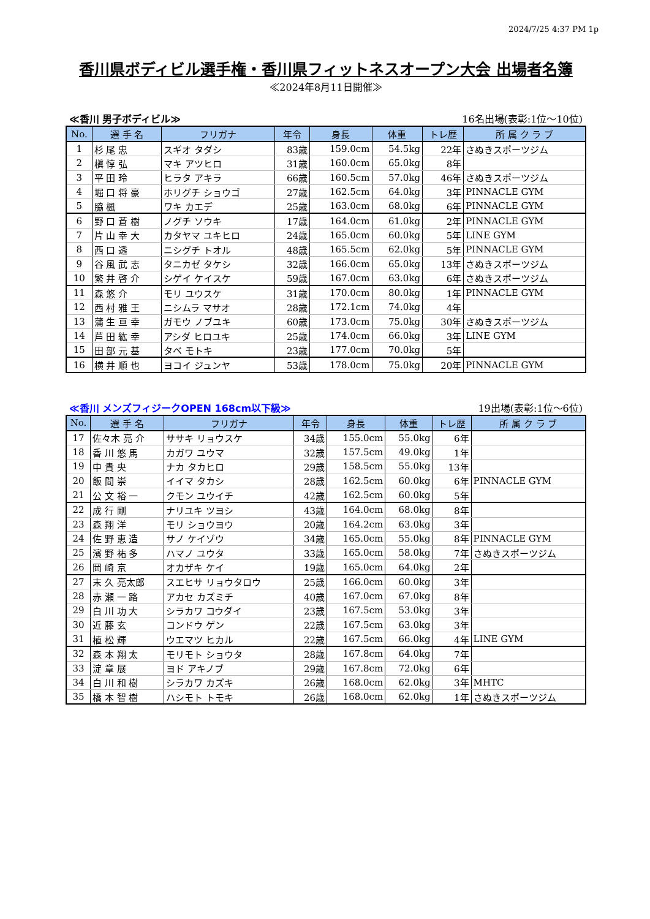2024/7/25 4:37 PM 1p
香川県ボディビル選手権・香川県フィットネスオープン大会 出場者名簿
≪2024年8月11日開催≫
≪香川 男子ボディビル≫ 16名出場(表彰:1位～10位)
| No. | 選 手 名 | フリガナ | 年令 | 身長 | 体重 | トレ歴 | 所 属 ク ラ ブ |
| --- | --- | --- | --- | --- | --- | --- | --- |
| 1 | 杉 尾 忠 | スギオ タダシ | 83歳 | 159.0cm | 54.5kg | 22年 | さぬきスポーツジム |
| 2 | 槇 惇 弘 | マキ アツヒロ | 31歳 | 160.0cm | 65.0kg | 8年 | |
| 3 | 平 田 玲 | ヒラタ アキラ | 66歳 | 160.5cm | 57.0kg | 46年 | さぬきスポーツジム |
| 4 | 堀 口 将 豪 | ホリグチ ショウゴ | 27歳 | 162.5cm | 64.0kg | 3年 | PINNACLE GYM |
| 5 | 脇 楓 | ワキ カエデ | 25歳 | 163.0cm | 68.0kg | 6年 | PINNACLE GYM |
| 6 | 野 口 蒼 樹 | ノグチ ソウキ | 17歳 | 164.0cm | 61.0kg | 2年 | PINNACLE GYM |
| 7 | 片 山 幸 大 | カタヤマ ユキヒロ | 24歳 | 165.0cm | 60.0kg | 5年 | LINE GYM |
| 8 | 西 口 透 | ニシグチ トオル | 48歳 | 165.5cm | 62.0kg | 5年 | PINNACLE GYM |
| 9 | 谷 風 武 志 | タニカゼ タケシ | 32歳 | 166.0cm | 65.0kg | 13年 | さぬきスポーツジム |
| 10 | 繁 井 啓 介 | シゲイ ケイスケ | 59歳 | 167.0cm | 63.0kg | 6年 | さぬきスポーツジム |
| 11 | 森 悠 介 | モリ ユウスケ | 31歳 | 170.0cm | 80.0kg | 1年 | PINNACLE GYM |
| 12 | 西 村 雅 王 | ニシムラ マサオ | 28歳 | 172.1cm | 74.0kg | 4年 | |
| 13 | 蒲 生 亘 幸 | ガモウ ノブユキ | 60歳 | 173.0cm | 75.0kg | 30年 | さぬきスポーツジム |
| 14 | 芦 田 紘 幸 | アシダ ヒロユキ | 25歳 | 174.0cm | 66.0kg | 3年 | LINE GYM |
| 15 | 田 部 元 基 | タベ モトキ | 23歳 | 177.0cm | 70.0kg | 5年 | |
| 16 | 横 井 順 也 | ヨコイ ジュンヤ | 53歳 | 178.0cm | 75.0kg | 20年 | PINNACLE GYM |
≪香川 メンズフィジークOPEN 168cm以下級≫ 19出場(表彰:1位～6位)
| No. | 選 手 名 | フリガナ | 年令 | 身長 | 体重 | トレ歴 | 所 属 ク ラ ブ |
| --- | --- | --- | --- | --- | --- | --- | --- |
| 17 | 佐々木 亮 介 | ササキ リョウスケ | 34歳 | 155.0cm | 55.0kg | 6年 | |
| 18 | 香 川 悠 馬 | カガワ ユウマ | 32歳 | 157.5cm | 49.0kg | 1年 | |
| 19 | 中 貴 央 | ナカ タカヒロ | 29歳 | 158.5cm | 55.0kg | 13年 | |
| 20 | 飯 間 崇 | イイマ タカシ | 28歳 | 162.5cm | 60.0kg | 6年 | PINNACLE GYM |
| 21 | 公 文 裕 一 | クモン ユウイチ | 42歳 | 162.5cm | 60.0kg | 5年 | |
| 22 | 成 行 剛 | ナリユキ ツヨシ | 43歳 | 164.0cm | 68.0kg | 8年 | |
| 23 | 森 翔 洋 | モリ ショウヨウ | 20歳 | 164.2cm | 63.0kg | 3年 | |
| 24 | 佐 野 恵 造 | サノ ケイゾウ | 34歳 | 165.0cm | 55.0kg | 8年 | PINNACLE GYM |
| 25 | 濱 野 祐 多 | ハマノ ユウタ | 33歳 | 165.0cm | 58.0kg | 7年 | さぬきスポーツジム |
| 26 | 岡 崎 京 | オカザキ ケイ | 19歳 | 165.0cm | 64.0kg | 2年 | |
| 27 | 末 久 亮太郎 | スエヒサ リョウタロウ | 25歳 | 166.0cm | 60.0kg | 3年 | |
| 28 | 赤 瀬 一 路 | アカセ カズミチ | 40歳 | 167.0cm | 67.0kg | 8年 | |
| 29 | 白 川 功 大 | シラカワ コウダイ | 23歳 | 167.5cm | 53.0kg | 3年 | |
| 30 | 近 藤 玄 | コンドウ ゲン | 22歳 | 167.5cm | 63.0kg | 3年 | |
| 31 | 植 松 輝 | ウエマツ ヒカル | 22歳 | 167.5cm | 66.0kg | 4年 | LINE GYM |
| 32 | 森 本 翔 太 | モリモト ショウタ | 28歳 | 167.8cm | 64.0kg | 7年 | |
| 33 | 淀 章 展 | ヨド アキノブ | 29歳 | 167.8cm | 72.0kg | 6年 | |
| 34 | 白 川 和 樹 | シラカワ カズキ | 26歳 | 168.0cm | 62.0kg | 3年 | MHTC |
| 35 | 橋 本 智 樹 | ハシモト トモキ | 26歳 | 168.0cm | 62.0kg | 1年 | さぬきスポーツジム |